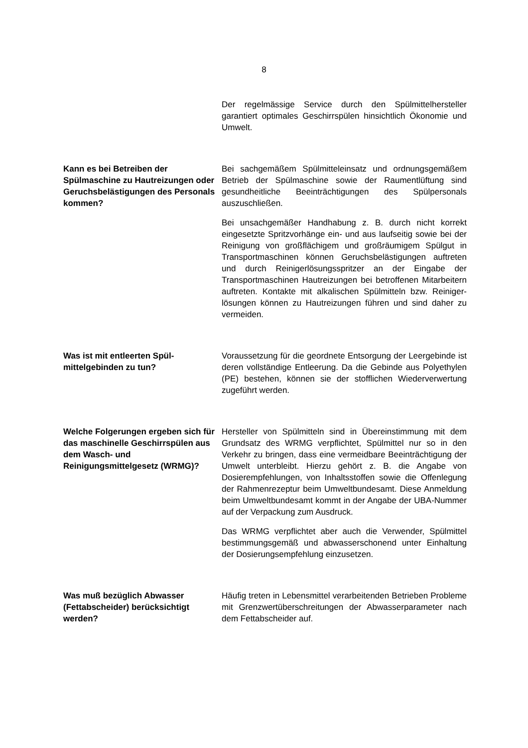8
Der regelmässige Service durch den Spülmittelhersteller garantiert optimales Geschirrspülen hinsichtlich Ökonomie und Umwelt.
Kann es bei Betreiben der Spülmaschine zu Haut­reizungen oder Geruchsbe­lästigungen des Personals kommen?
Bei sachgemäßem Spülmitteleinsatz und ordnungs­gemäßem Betrieb der Spülmaschine sowie der Raum­entlüftung sind gesundheitliche Beeinträchtigungen des Spülpersonals auszuschließen.
Bei unsachgemäßer Handhabung z. B. durch nicht korrekt eingesetzte Spritzvorhänge ein- und aus laufseitig sowie bei der Reinigung von großflächigem und groß­räumigem Spülgut in Transportmaschinen können Ge­ruchsbelästigungen auftreten und durch Reinigerlö­sungsspritzer an der Eingabe der Transportmaschinen Hautreizungen bei betroffenen Mitarbeitern auftreten. Kontakte mit alkalischen Spülmitteln bzw. Reiniger­lösungen können zu Hautreizungen führen und sind daher zu vermeiden.
Was ist mit entleerten Spül­mittelgebinden zu tun?
Voraussetzung für die geordnete Entsorgung der Leer­gebinde ist deren vollständige Entleerung. Da die Ge­binde aus Polyethylen (PE) bestehen, können sie der stofflichen Wiederverwertung zugeführt werden.
Welche Folgerungen ergeben sich für das maschinelle Ge­schirrspülen aus dem Wasch- und Reinigungsmittelgesetz (WRMG)?
Hersteller von Spülmitteln sind in Übereinstimmung mit dem Grundsatz des WRMG verpflichtet, Spülmittel nur so in den Verkehr zu bringen, dass eine vermeidbare Beeinträchtigung der Umwelt unterbleibt. Hierzu gehört z. B. die Angabe von Dosierempfehlungen, von Inhalts­stoffen sowie die Offenlegung der Rahmenrezeptur beim Umweltbundesamt. Diese Anmeldung beim Umwelt­bundesamt kommt in der Angabe der UBA-Nummer auf der Verpackung zum Ausdruck.
Das WRMG verpflichtet aber auch die Verwender, Spülmittel bestimmungsgemäß und abwasserschonend unter Einhaltung der Dosierungsempfehlung einzu­setzen.
Was muß bezüglich Abwasser (Fettabscheider) berück­sichtigt werden?
Häufig treten in Lebensmittel verarbeitenden Betrieben Probleme mit Grenzwertüberschreitungen der Ab­wasserparameter nach dem Fettabscheider auf.